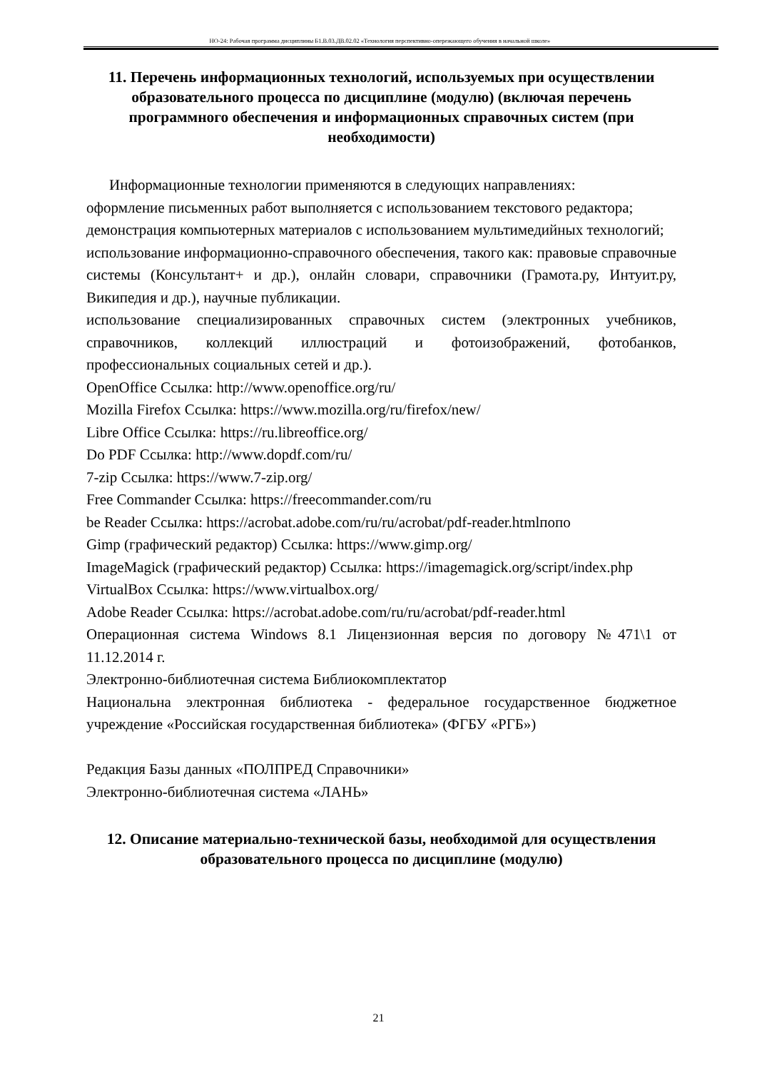НО-24: Рабочая программа дисциплины Б1.В.03.ДВ.02.02 «Технология перспективно-опережающего обучения в начальной школе»
11. Перечень информационных технологий, используемых при осуществлении образовательного процесса по дисциплине (модулю) (включая перечень программного обеспечения и информационных справочных систем (при необходимости)
Информационные технологии применяются в следующих направлениях:
оформление письменных работ выполняется с использованием текстового редактора;
демонстрация компьютерных материалов с использованием мультимедийных технологий;
использование информационно-справочного обеспечения, такого как: правовые справочные системы (Консультант+ и др.), онлайн словари, справочники (Грамота.ру, Интуит.ру, Википедия и др.), научные публикации.
использование специализированных справочных систем (электронных учебников, справочников, коллекций иллюстраций и фотоизображений, фотобанков, профессиональных социальных сетей и др.).
OpenOffice Ссылка: http://www.openoffice.org/ru/
Mozilla Firefox Ссылка: https://www.mozilla.org/ru/firefox/new/
Libre Office Ссылка: https://ru.libreoffice.org/
Do PDF Ссылка: http://www.dopdf.com/ru/
7-zip Ссылка: https://www.7-zip.org/
Free Commander Ссылка: https://freecommander.com/ru
be Reader Ссылка: https://acrobat.adobe.com/ru/ru/acrobat/pdf-reader.htmlпопо
Gimp (графический редактор) Ссылка: https://www.gimp.org/
ImageMagick (графический редактор) Ссылка: https://imagemagick.org/script/index.php
VirtualBox Ссылка: https://www.virtualbox.org/
Adobe Reader Ссылка: https://acrobat.adobe.com/ru/ru/acrobat/pdf-reader.html
Операционная система Windows 8.1 Лицензионная версия по договору №471\1 от 11.12.2014 г.
Электронно-библиотечная система Библиокомплектатор
Национальна электронная библиотека - федеральное государственное бюджетное учреждение «Российская государственная библиотека» (ФГБУ «РГБ»)
Редакция Базы данных «ПОЛПРЕД Справочники»
Электронно-библиотечная система «ЛАНЬ»
12. Описание материально-технической базы, необходимой для осуществления образовательного процесса по дисциплине (модулю)
21